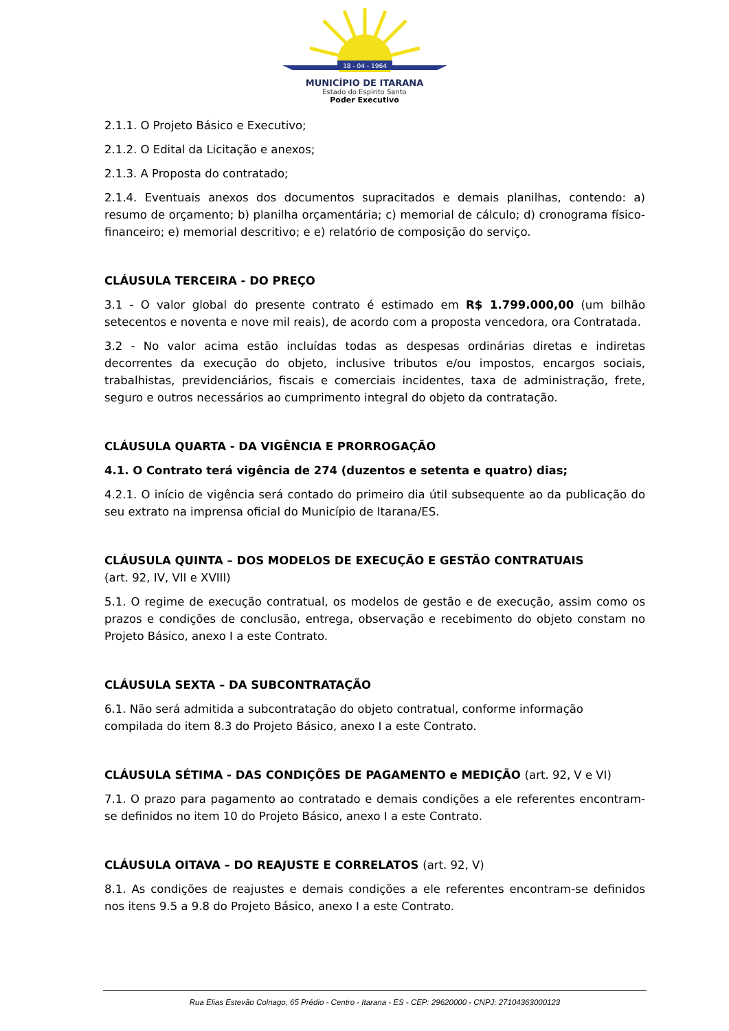18 - 04 - 1964
MUNICÍPIO DE ITARANA
Estado do Espírito Santo
Poder Executivo
2.1.1. O Projeto Básico e Executivo;
2.1.2. O Edital da Licitação e anexos;
2.1.3. A Proposta do contratado;
2.1.4. Eventuais anexos dos documentos supracitados e demais planilhas, contendo: a) resumo de orçamento; b) planilha orçamentária; c) memorial de cálculo; d) cronograma físico-financeiro; e) memorial descritivo; e e) relatório de composição do serviço.
CLÁUSULA TERCEIRA - DO PREÇO
3.1 - O valor global do presente contrato é estimado em R$ 1.799.000,00 (um bilhão setecentos e noventa e nove mil reais), de acordo com a proposta vencedora, ora Contratada.
3.2 - No valor acima estão incluídas todas as despesas ordinárias diretas e indiretas decorrentes da execução do objeto, inclusive tributos e/ou impostos, encargos sociais, trabalhistas, previdenciários, fiscais e comerciais incidentes, taxa de administração, frete, seguro e outros necessários ao cumprimento integral do objeto da contratação.
CLÁUSULA QUARTA - DA VIGÊNCIA E PRORROGAÇÃO
4.1. O Contrato terá vigência de 274 (duzentos e setenta e quatro) dias;
4.2.1. O início de vigência será contado do primeiro dia útil subsequente ao da publicação do seu extrato na imprensa oficial do Município de Itarana/ES.
CLÁUSULA QUINTA – DOS MODELOS DE EXECUÇÃO E GESTÃO CONTRATUAIS
(art. 92, IV, VII e XVIII)
5.1. O regime de execução contratual, os modelos de gestão e de execução, assim como os prazos e condições de conclusão, entrega, observação e recebimento do objeto constam no Projeto Básico, anexo I a este Contrato.
CLÁUSULA SEXTA – DA SUBCONTRATAÇÃO
6.1. Não será admitida a subcontratação do objeto contratual, conforme informação compilada do item 8.3 do Projeto Básico, anexo I a este Contrato.
CLÁUSULA SÉTIMA - DAS CONDIÇÕES DE PAGAMENTO e MEDIÇÃO (art. 92, V e VI)
7.1. O prazo para pagamento ao contratado e demais condições a ele referentes encontram-se definidos no item 10 do Projeto Básico, anexo I a este Contrato.
CLÁUSULA OITAVA – DO REAJUSTE E CORRELATOS (art. 92, V)
8.1. As condições de reajustes e demais condições a ele referentes encontram-se definidos nos itens 9.5 a 9.8 do Projeto Básico, anexo I a este Contrato.
Rua Elias Estevão Colnago, 65 Prédio - Centro - Itarana - ES - CEP: 29620000 - CNPJ: 27104363000123